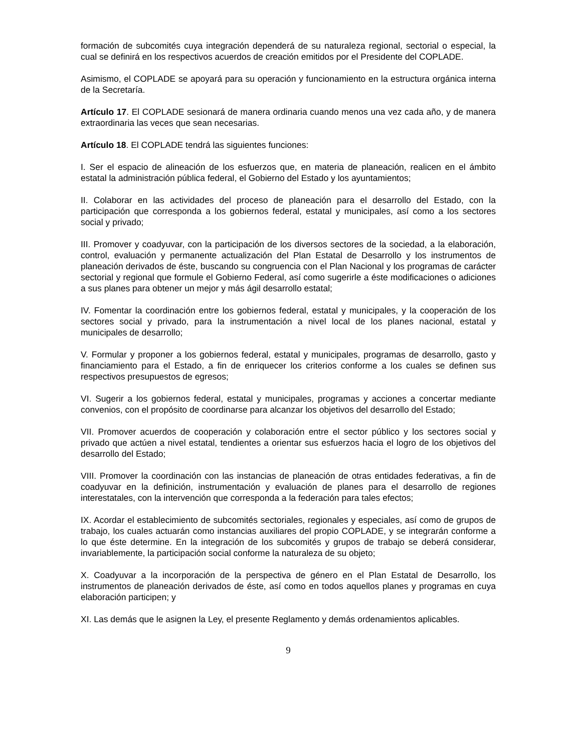formación de subcomités cuya integración dependerá de su naturaleza regional, sectorial o especial, la cual se definirá en los respectivos acuerdos de creación emitidos por el Presidente del COPLADE.
Asimismo, el COPLADE se apoyará para su operación y funcionamiento en la estructura orgánica interna de la Secretaría.
Artículo 17. El COPLADE sesionará de manera ordinaria cuando menos una vez cada año, y de manera extraordinaria las veces que sean necesarias.
Artículo 18. El COPLADE tendrá las siguientes funciones:
I. Ser el espacio de alineación de los esfuerzos que, en materia de planeación, realicen en el ámbito estatal la administración pública federal, el Gobierno del Estado y los ayuntamientos;
II. Colaborar en las actividades del proceso de planeación para el desarrollo del Estado, con la participación que corresponda a los gobiernos federal, estatal y municipales, así como a los sectores social y privado;
III. Promover y coadyuvar, con la participación de los diversos sectores de la sociedad, a la elaboración, control, evaluación y permanente actualización del Plan Estatal de Desarrollo y los instrumentos de planeación derivados de éste, buscando su congruencia con el Plan Nacional y los programas de carácter sectorial y regional que formule el Gobierno Federal, así como sugerirle a éste modificaciones o adiciones a sus planes para obtener un mejor y más ágil desarrollo estatal;
IV. Fomentar la coordinación entre los gobiernos federal, estatal y municipales, y la cooperación de los sectores social y privado, para la instrumentación a nivel local de los planes nacional, estatal y municipales de desarrollo;
V. Formular y proponer a los gobiernos federal, estatal y municipales, programas de desarrollo, gasto y financiamiento para el Estado, a fin de enriquecer los criterios conforme a los cuales se definen sus respectivos presupuestos de egresos;
VI. Sugerir a los gobiernos federal, estatal y municipales, programas y acciones a concertar mediante convenios, con el propósito de coordinarse para alcanzar los objetivos del desarrollo del Estado;
VII. Promover acuerdos de cooperación y colaboración entre el sector público y los sectores social y privado que actúen a nivel estatal, tendientes a orientar sus esfuerzos hacia el logro de los objetivos del desarrollo del Estado;
VIII. Promover la coordinación con las instancias de planeación de otras entidades federativas, a fin de coadyuvar en la definición, instrumentación y evaluación de planes para el desarrollo de regiones interestatales, con la intervención que corresponda a la federación para tales efectos;
IX. Acordar el establecimiento de subcomités sectoriales, regionales y especiales, así como de grupos de trabajo, los cuales actuarán como instancias auxiliares del propio COPLADE, y se integrarán conforme a lo que éste determine. En la integración de los subcomités y grupos de trabajo se deberá considerar, invariablemente, la participación social conforme la naturaleza de su objeto;
X. Coadyuvar a la incorporación de la perspectiva de género en el Plan Estatal de Desarrollo, los instrumentos de planeación derivados de éste, así como en todos aquellos planes y programas en cuya elaboración participen; y
XI. Las demás que le asignen la Ley, el presente Reglamento y demás ordenamientos aplicables.
9